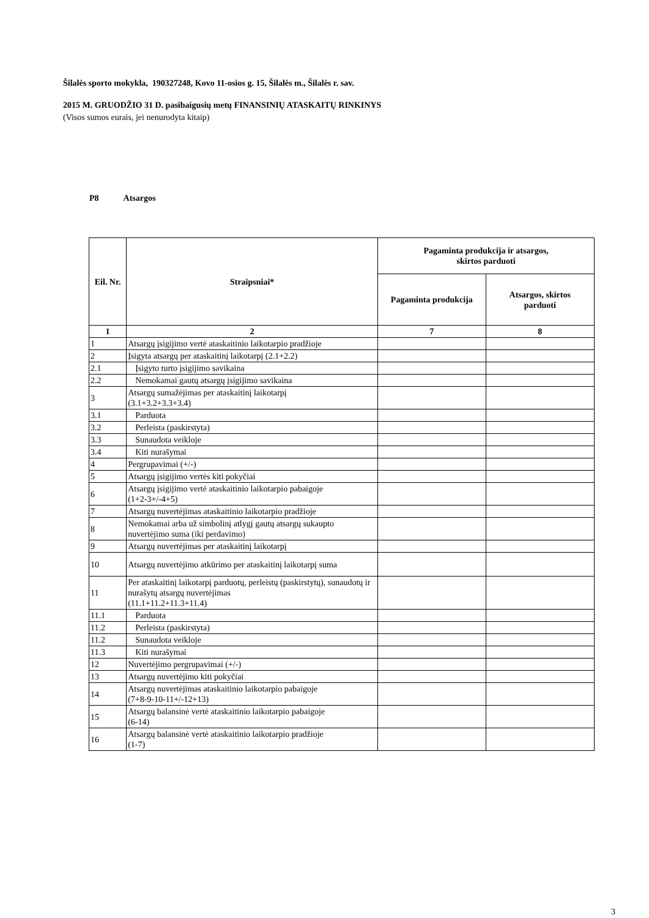Šilalės sporto mokykla, 190327248, Kovo 11-osios g. 15, Šilalės m., Šilalės r. sav.
2015 M. GRUODŽIO 31 D. pasibaigusių metų FINANSINIŲ ATASKAITŲ RINKINYS
(Visos sumos eurais, jei nenurodyta kitaip)
P8 Atsargos
| Eil. Nr. | Straipsniai* | Pagaminta produkcija ir atsargos, skirtos parduoti | |
| --- | --- | --- | --- |
| | | Pagaminta produkcija | Atsargos, skirtos parduoti |
| 1 | 2 | 7 | 8 |
| 1 | Atsargų įsigijimo vertė ataskaitinio laikotarpio pradžioje | | |
| 2 | Įsigyta atsargų per ataskaitinį laikotarpį (2.1+2.2) | | |
| 2.1 | Įsigyto turto įsigijimo savikaina | | |
| 2.2 | Nemokamai gautų atsargų įsigijimo savikaina | | |
| 3 | Atsargų sumažėjimas per ataskaitinį laikotarpį (3.1+3.2+3.3+3.4) | | |
| 3.1 | Parduota | | |
| 3.2 | Perleista (paskirstyta) | | |
| 3.3 | Sunaudota veikloje | | |
| 3.4 | Kiti nurašymai | | |
| 4 | Pergrupavimai (+/-) | | |
| 5 | Atsargų įsigijimo vertės kiti pokyčiai | | |
| 6 | Atsargų įsigijimo vertė ataskaitinio laikotarpio pabaigoje (1+2-3+/-4+5) | | |
| 7 | Atsargų nuvertėjimas ataskaitinio laikotarpio pradžioje | | |
| 8 | Nemokamai arba už simbolinį atlygį gautų atsargų sukaupto nuvertėjimo suma (iki perdavimo) | | |
| 9 | Atsargų nuvertėjimas per ataskaitinį laikotarpį | | |
| 10 | Atsargų nuvertėjimo atkūrimo per ataskaitinį laikotarpį suma | | |
| 11 | Per ataskaitinį laikotarpį parduotų, perleistų (paskirstytų), sunaudotų ir nurašytų atsargų nuvertėjimas (11.1+11.2+11.3+11.4) | | |
| 11.1 | Parduota | | |
| 11.2 | Perleista (paskirstyta) | | |
| 11.2 | Sunaudota veikloje | | |
| 11.3 | Kiti nurašymai | | |
| 12 | Nuvertėjimo pergrupavimai (+/-) | | |
| 13 | Atsargų nuvertėjimo kiti pokyčiai | | |
| 14 | Atsargų nuvertėjimas ataskaitinio laikotarpio pabaigoje (7+8-9-10-11+/-12+13) | | |
| 15 | Atsargų balansinė vertė ataskaitinio laikotarpio pabaigoje (6-14) | | |
| 16 | Atsargų balansinė vertė ataskaitinio laikotarpio pradžioje (1-7) | | |
3